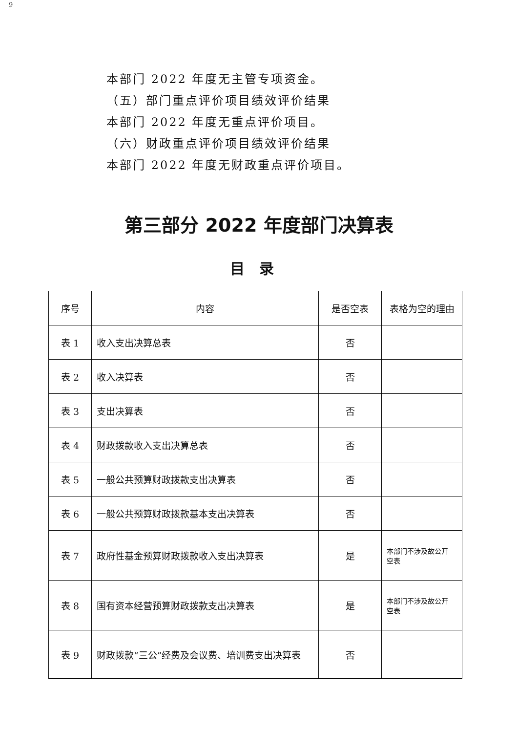9
本部门 2022 年度无主管专项资金。
（五）部门重点评价项目绩效评价结果
本部门 2022 年度无重点评价项目。
（六）财政重点评价项目绩效评价结果
本部门 2022 年度无财政重点评价项目。
第三部分 2022 年度部门决算表
目录
| 序号 | 内容 | 是否空表 | 表格为空的理由 |
| --- | --- | --- | --- |
| 表 1 | 收入支出决算总表 | 否 | |
| 表 2 | 收入决算表 | 否 | |
| 表 3 | 支出决算表 | 否 | |
| 表 4 | 财政拨款收入支出决算总表 | 否 | |
| 表 5 | 一般公共预算财政拨款支出决算表 | 否 | |
| 表 6 | 一般公共预算财政拨款基本支出决算表 | 否 | |
| 表 7 | 政府性基金预算财政拨款收入支出决算表 | 是 | 本部门不涉及故公开 空表 |
| 表 8 | 国有资本经营预算财政拨款支出决算表 | 是 | 本部门不涉及故公开 空表 |
| 表 9 | 财政拨款“三公”经费及会议费、培训费支出决算表 | 否 | |